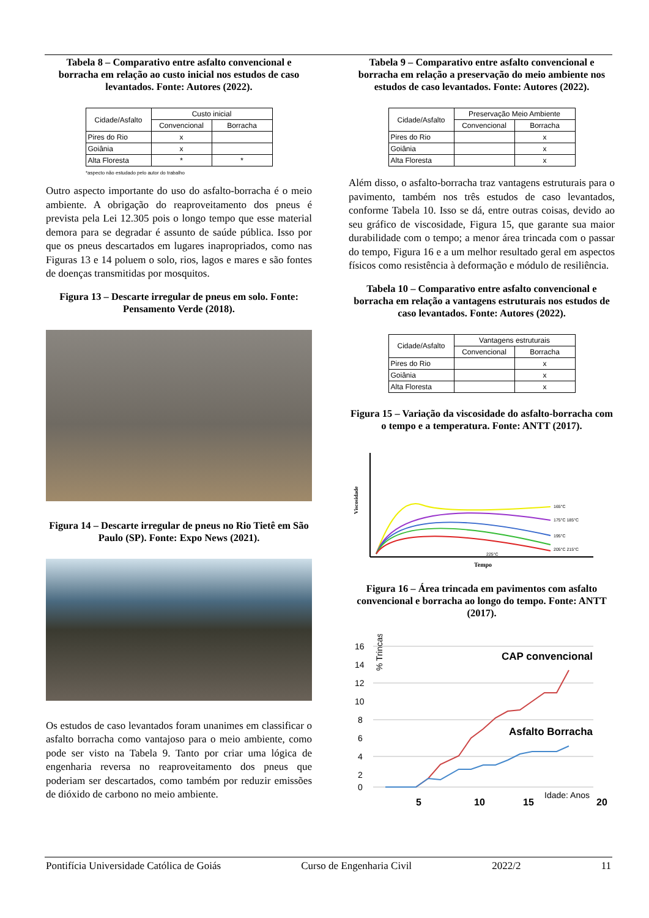Tabela 8 – Comparativo entre asfalto convencional e borracha em relação ao custo inicial nos estudos de caso levantados. Fonte: Autores (2022).
| Cidade/Asfalto | Custo inicial | |
| --- | --- | --- |
| | Convencional | Borracha |
| Pires do Rio | x | |
| Goiânia | x | |
| Alta Floresta | * | * |
*aspecto não estudado pelo autor do trabalho
Outro aspecto importante do uso do asfalto-borracha é o meio ambiente. A obrigação do reaproveitamento dos pneus é prevista pela Lei 12.305 pois o longo tempo que esse material demora para se degradar é assunto de saúde pública. Isso por que os pneus descartados em lugares inapropriados, como nas Figuras 13 e 14 poluem o solo, rios, lagos e mares e são fontes de doenças transmitidas por mosquitos.
Figura 13 – Descarte irregular de pneus em solo. Fonte: Pensamento Verde (2018).
Figura 14 – Descarte irregular de pneus no Rio Tietê em São Paulo (SP). Fonte: Expo News (2021).
Os estudos de caso levantados foram unanimes em classificar o asfalto borracha como vantajoso para o meio ambiente, como pode ser visto na Tabela 9. Tanto por criar uma lógica de engenharia reversa no reaproveitamento dos pneus que poderiam ser descartados, como também por reduzir emissões de dióxido de carbono no meio ambiente.
Tabela 9 – Comparativo entre asfalto convencional e borracha em relação a preservação do meio ambiente nos estudos de caso levantados. Fonte: Autores (2022).
| Cidade/Asfalto | Preservação Meio Ambiente | |
| --- | --- | --- |
| | Convencional | Borracha |
| Pires do Rio | | x |
| Goiânia | | x |
| Alta Floresta | | x |
Além disso, o asfalto-borracha traz vantagens estruturais para o pavimento, também nos três estudos de caso levantados, conforme Tabela 10. Isso se dá, entre outras coisas, devido ao seu gráfico de viscosidade, Figura 15, que garante sua maior durabilidade com o tempo; a menor área trincada com o passar do tempo, Figura 16 e a um melhor resultado geral em aspectos físicos como resistência à deformação e módulo de resiliência.
Tabela 10 – Comparativo entre asfalto convencional e borracha em relação a vantagens estruturais nos estudos de caso levantados. Fonte: Autores (2022).
| Cidade/Asfalto | Vantagens estruturais | |
| --- | --- | --- |
| | Convencional | Borracha |
| Pires do Rio | | x |
| Goiânia | | x |
| Alta Floresta | | x |
Figura 15 – Variação da viscosidade do asfalto-borracha com o tempo e a temperatura. Fonte: ANTT (2017).
Viscosidade
165°C
175°C 185°C
195°C
205°C 215°C
225°C
Tempo
Figura 16 – Área trincada em pavimentos com asfalto convencional e borracha ao longo do tempo. Fonte: ANTT (2017).
16
14
12
10
8
6
4
2
0
% Trincas
CAP convencional
Asfalto Borracha
5
10
15
Idade: Anos
20
Pontifícia Universidade Católica de Goiás Curso de Engenharia Civil 2022/2 11